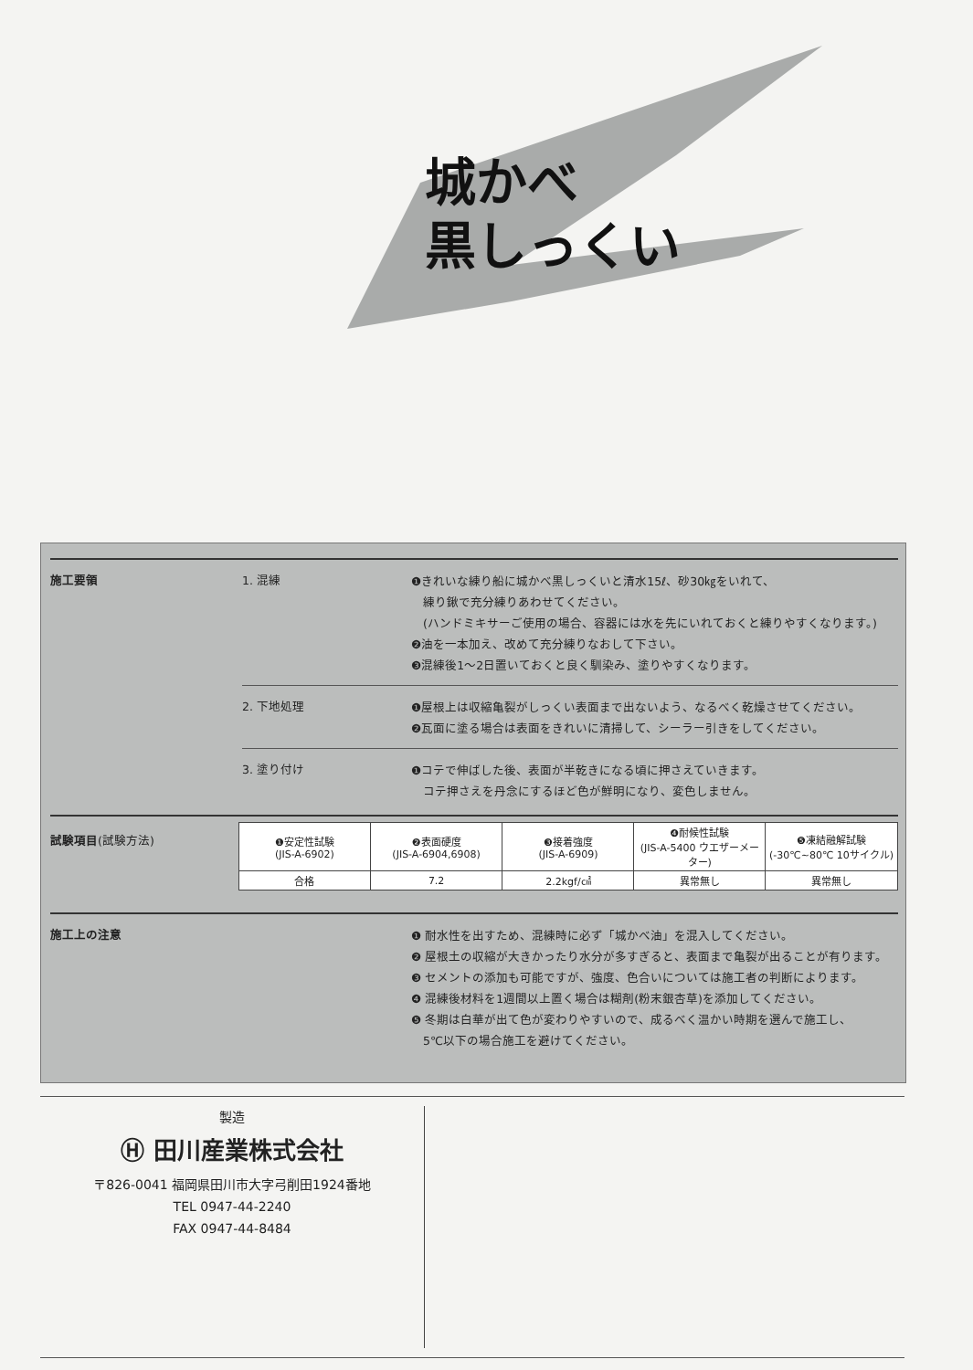城かべ
黒しっくい
施工要領 1. 混練
❶きれいな練り船に城かべ黒しっくいと清水15ℓ、砂30㎏をいれて、
　練り鍬で充分練りあわせてください。
　(ハンドミキサーご使用の場合、容器には水を先にいれておくと練りやすくなります。)
❷油を一本加え、改めて充分練りなおして下さい。
❸混練後1～2日置いておくと良く馴染み、塗りやすくなります。
2. 下地処理
❶屋根上は収縮亀裂がしっくい表面まで出ないよう、なるべく乾燥させてください。
❷瓦面に塗る場合は表面をきれいに清掃して、シーラー引きをしてください。
3. 塗り付け
❶コテで伸ばした後、表面が半乾きになる頃に押さえていきます。
　コテ押さえを丹念にするほど色が鮮明になり、変色しません。
試験項目(試験方法)
| ❶安定性試験 (JIS-A-6902) | ❷表面硬度 (JIS-A-6904,6908) | ❸接着強度 (JIS-A-6909) | ❹耐候性試験 (JIS-A-5400 ウエザーメーター) | ❺凍結融解試験 (-30℃~80℃ 10サイクル) |
| 合格 | 7.2 | 2.2kgf/㎠ | 異常無し | 異常無し |
施工上の注意
❶ 耐水性を出すため、混練時に必ず「城かべ油」を混入してください。
❷ 屋根土の収縮が大きかったり水分が多すぎると、表面まで亀裂が出ることが有ります。
❸ セメントの添加も可能ですが、強度、色合いについては施工者の判断によります。
❹ 混練後材料を1週間以上置く場合は糊剤(粉末銀杏草)を添加してください。
❺ 冬期は白華が出て色が変わりやすいので、成るべく温かい時期を選んで施工し、
　5℃以下の場合施工を避けてください。
製造
Ⓗ 田川産業株式会社
〒826-0041 福岡県田川市大字弓削田1924番地
TEL 0947-44-2240
FAX 0947-44-8484